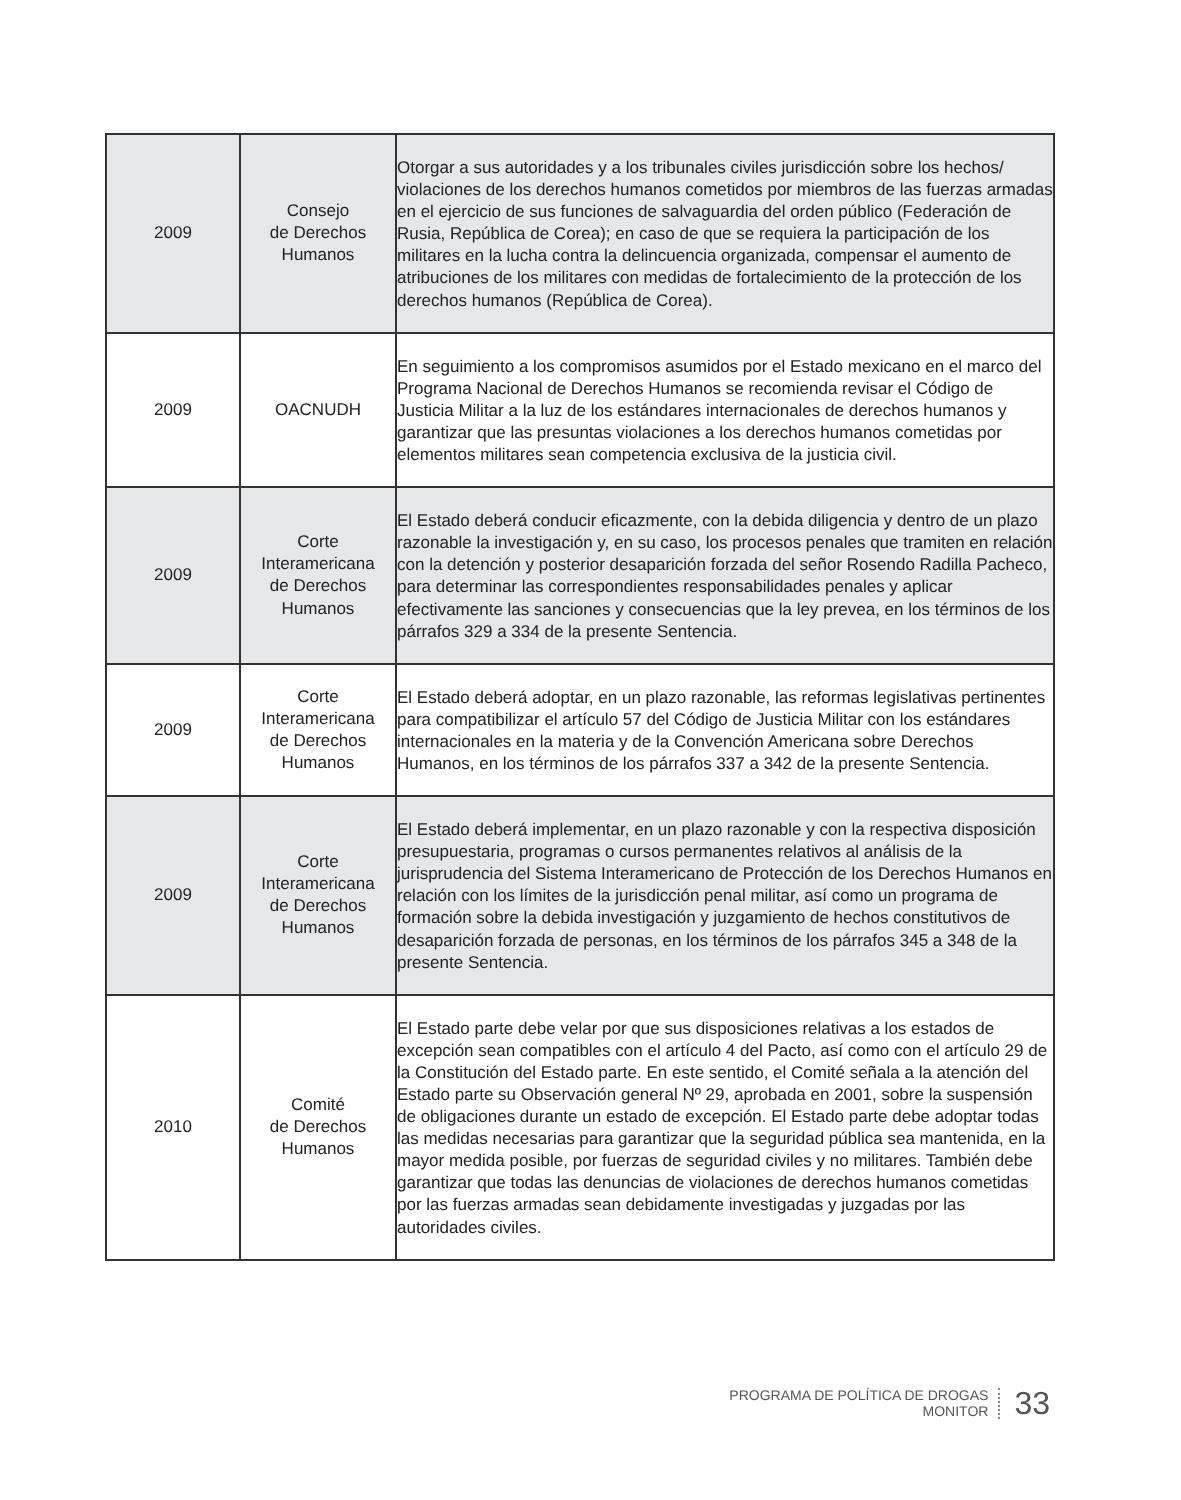| 2009 | Consejo de Derechos Humanos | Otorgar a sus autoridades y a los tribunales civiles jurisdicción sobre los hechos/ violaciones de los derechos humanos cometidos por miembros de las fuerzas armadas en el ejercicio de sus funciones de salvaguardia del orden público (Federación de Rusia, República de Corea); en caso de que se requiera la participación de los militares en la lucha contra la delincuencia organizada, compensar el aumento de atribuciones de los militares con medidas de fortalecimiento de la protección de los derechos humanos (República de Corea). |
| 2009 | OACNUDH | En seguimiento a los compromisos asumidos por el Estado mexicano en el marco del Programa Nacional de Derechos Humanos se recomienda revisar el Código de Justicia Militar a la luz de los estándares internacionales de derechos humanos y garantizar que las presuntas violaciones a los derechos humanos cometidas por elementos militares sean competencia exclusiva de la justicia civil. |
| 2009 | Corte Interamericana de Derechos Humanos | El Estado deberá conducir eficazmente, con la debida diligencia y dentro de un plazo razonable la investigación y, en su caso, los procesos penales que tramiten en relación con la detención y posterior desaparición forzada del señor Rosendo Radilla Pacheco, para determinar las correspondientes responsabilidades penales y aplicar efectivamente las sanciones y consecuencias que la ley prevea, en los términos de los párrafos 329 a 334 de la presente Sentencia. |
| 2009 | Corte Interamericana de Derechos Humanos | El Estado deberá adoptar, en un plazo razonable, las reformas legislativas pertinentes para compatibilizar el artículo 57 del Código de Justicia Militar con los estándares internacionales en la materia y de la Convención Americana sobre Derechos Humanos, en los términos de los párrafos 337 a 342 de la presente Sentencia. |
| 2009 | Corte Interamericana de Derechos Humanos | El Estado deberá implementar, en un plazo razonable y con la respectiva disposición presupuestaria, programas o cursos permanentes relativos al análisis de la jurisprudencia del Sistema Interamericano de Protección de los Derechos Humanos en relación con los límites de la jurisdicción penal militar, así como un programa de formación sobre la debida investigación y juzgamiento de hechos constitutivos de desaparición forzada de personas, en los términos de los párrafos 345 a 348 de la presente Sentencia. |
| 2010 | Comité de Derechos Humanos | El Estado parte debe velar por que sus disposiciones relativas a los estados de excepción sean compatibles con el artículo 4 del Pacto, así como con el artículo 29 de la Constitución del Estado parte. En este sentido, el Comité señala a la atención del Estado parte su Observación general Nº 29, aprobada en 2001, sobre la suspensión de obligaciones durante un estado de excepción. El Estado parte debe adoptar todas las medidas necesarias para garantizar que la seguridad pública sea mantenida, en la mayor medida posible, por fuerzas de seguridad civiles y no militares. También debe garantizar que todas las denuncias de violaciones de derechos humanos cometidas por las fuerzas armadas sean debidamente investigadas y juzgadas por las autoridades civiles. |
PROGRAMA DE POLÍTICA DE DROGAS
MONITOR
33